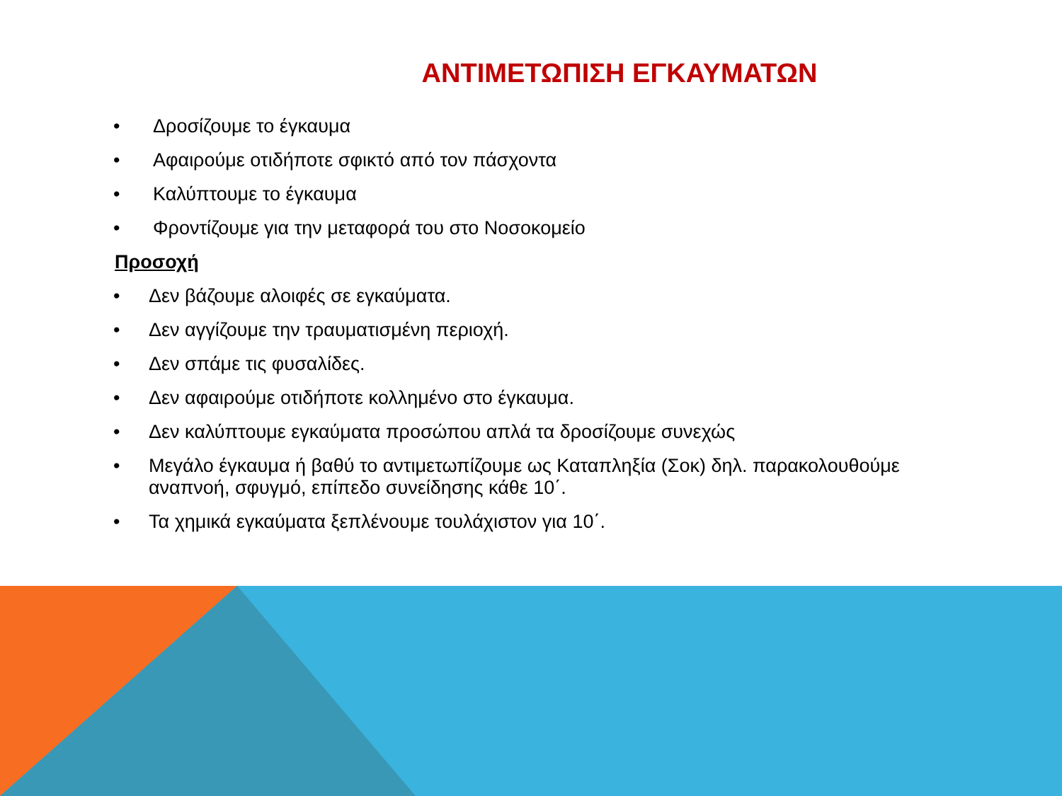ΑΝΤΙΜΕΤΩΠΙΣΗ ΕΓΚΑΥΜΑΤΩΝ
• Δροσίζουμε το έγκαυμα
• Αφαιρούμε οτιδήποτε σφικτό από τον πάσχοντα
• Καλύπτουμε το έγκαυμα
• Φροντίζουμε για την μεταφορά του στο Νοσοκομείο
Προσοχή
• Δεν βάζουμε αλοιφές σε εγκαύματα.
• Δεν αγγίζουμε την τραυματισμένη περιοχή.
• Δεν σπάμε τις φυσαλίδες.
• Δεν αφαιρούμε οτιδήποτε κολλημένο στο έγκαυμα.
• Δεν καλύπτουμε εγκαύματα προσώπου απλά τα δροσίζουμε συνεχώς
• Μεγάλο έγκαυμα ή βαθύ το αντιμετωπίζουμε ως Καταπληξία (Σοκ) δηλ. παρακολουθούμε αναπνοή, σφυγμό, επίπεδο συνείδησης κάθε 10΄.
• Τα χημικά εγκαύματα ξεπλένουμε τουλάχιστον για 10΄.